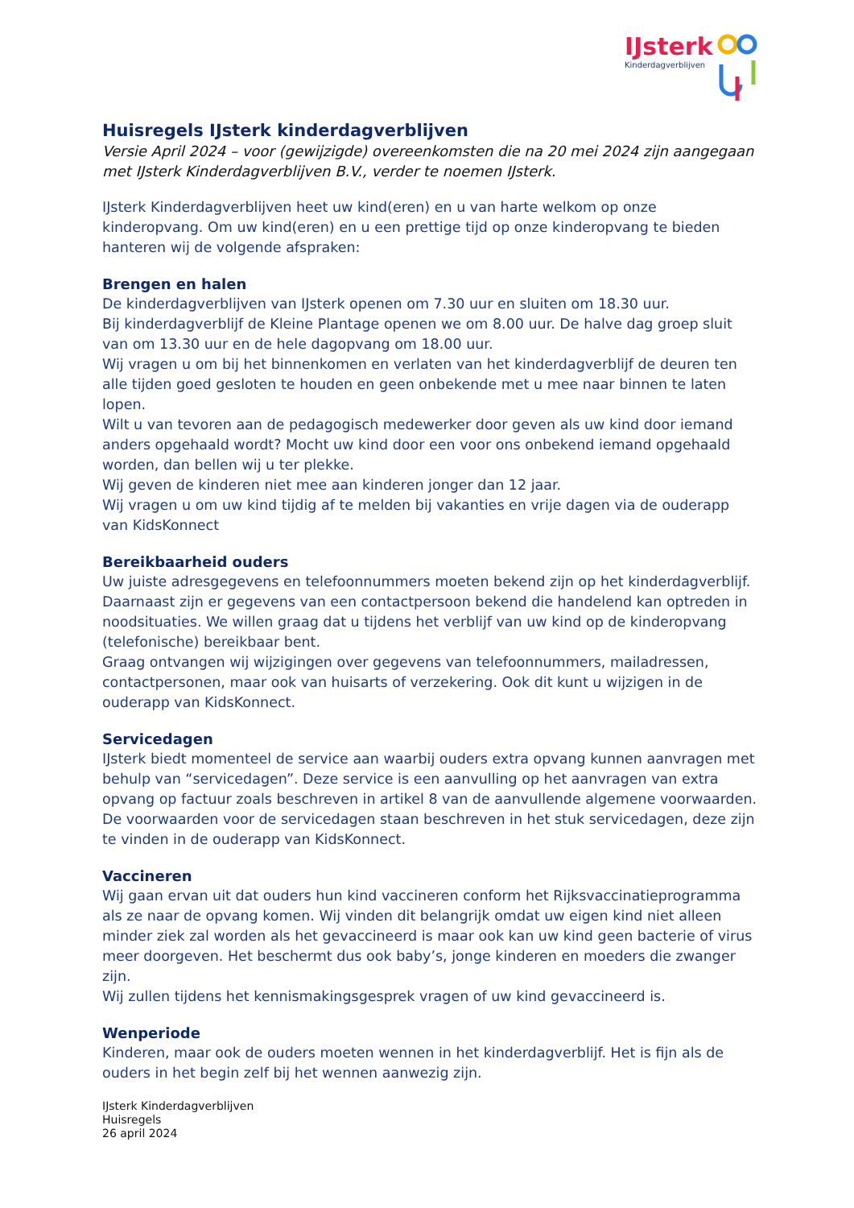IJsterk
Kinderdagverblijven
Huisregels IJsterk kinderdagverblijven
Versie April 2024 – voor (gewijzigde) overeenkomsten die na 20 mei 2024 zijn aangegaan met IJsterk Kinderdagverblijven B.V., verder te noemen IJsterk.
IJsterk Kinderdagverblijven heet uw kind(eren) en u van harte welkom op onze kinderopvang. Om uw kind(eren) en u een prettige tijd op onze kinderopvang te bieden hanteren wij de volgende afspraken:
Brengen en halen
De kinderdagverblijven van IJsterk openen om 7.30 uur en sluiten om 18.30 uur.
Bij kinderdagverblijf de Kleine Plantage openen we om 8.00 uur. De halve dag groep sluit van om 13.30 uur en de hele dagopvang om 18.00 uur.
Wij vragen u om bij het binnenkomen en verlaten van het kinderdagverblijf de deuren ten alle tijden goed gesloten te houden en geen onbekende met u mee naar binnen te laten lopen.
Wilt u van tevoren aan de pedagogisch medewerker door geven als uw kind door iemand anders opgehaald wordt? Mocht uw kind door een voor ons onbekend iemand opgehaald worden, dan bellen wij u ter plekke.
Wij geven de kinderen niet mee aan kinderen jonger dan 12 jaar.
Wij vragen u om uw kind tijdig af te melden bij vakanties en vrije dagen via de ouderapp van KidsKonnect
Bereikbaarheid ouders
Uw juiste adresgegevens en telefoonnummers moeten bekend zijn op het kinderdagverblijf. Daarnaast zijn er gegevens van een contactpersoon bekend die handelend kan optreden in noodsituaties. We willen graag dat u tijdens het verblijf van uw kind op de kinderopvang (telefonische) bereikbaar bent.
Graag ontvangen wij wijzigingen over gegevens van telefoonnummers, mailadressen, contactpersonen, maar ook van huisarts of verzekering. Ook dit kunt u wijzigen in de ouderapp van KidsKonnect.
Servicedagen
IJsterk biedt momenteel de service aan waarbij ouders extra opvang kunnen aanvragen met behulp van “servicedagen”. Deze service is een aanvulling op het aanvragen van extra opvang op factuur zoals beschreven in artikel 8 van de aanvullende algemene voorwaarden. De voorwaarden voor de servicedagen staan beschreven in het stuk servicedagen, deze zijn te vinden in de ouderapp van KidsKonnect.
Vaccineren
Wij gaan ervan uit dat ouders hun kind vaccineren conform het Rijksvaccinatieprogramma als ze naar de opvang komen. Wij vinden dit belangrijk omdat uw eigen kind niet alleen minder ziek zal worden als het gevaccineerd is maar ook kan uw kind geen bacterie of virus meer doorgeven. Het beschermt dus ook baby’s, jonge kinderen en moeders die zwanger zijn.
Wij zullen tijdens het kennismakingsgesprek vragen of uw kind gevaccineerd is.
Wenperiode
Kinderen, maar ook de ouders moeten wennen in het kinderdagverblijf. Het is fijn als de ouders in het begin zelf bij het wennen aanwezig zijn.
IJsterk Kinderdagverblijven
Huisregels
26 april 2024